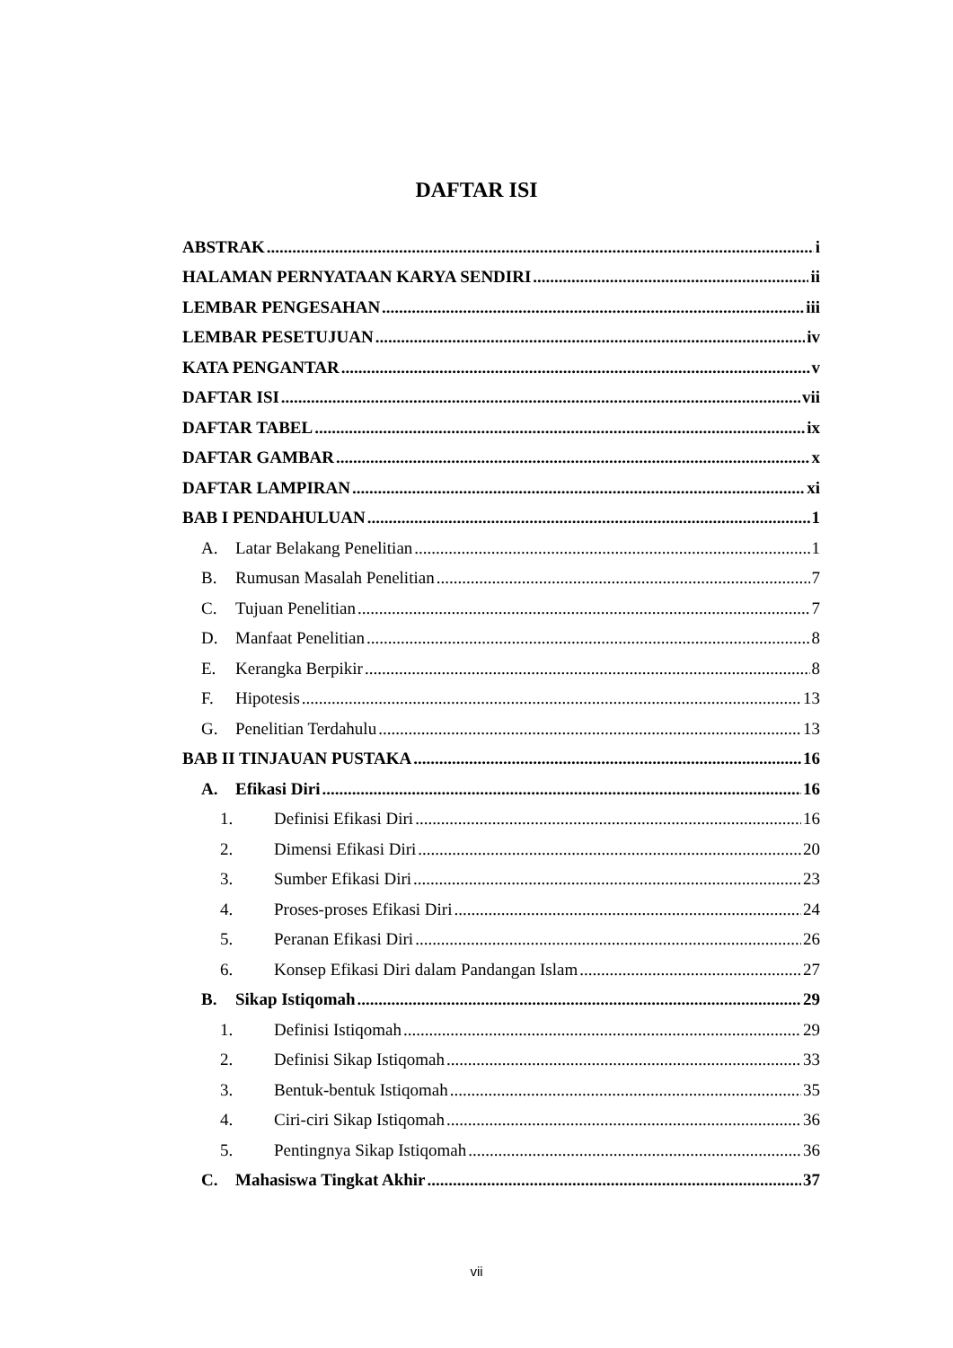DAFTAR ISI
ABSTRAK i
HALAMAN PERNYATAAN KARYA SENDIRI ii
LEMBAR PENGESAHAN iii
LEMBAR PESETUJUAN iv
KATA PENGANTAR v
DAFTAR ISI vii
DAFTAR TABEL ix
DAFTAR GAMBAR x
DAFTAR LAMPIRAN xi
BAB I PENDAHULUAN 1
A. Latar Belakang Penelitian 1
B. Rumusan Masalah Penelitian 7
C. Tujuan Penelitian 7
D. Manfaat Penelitian 8
E. Kerangka Berpikir 8
F. Hipotesis 13
G. Penelitian Terdahulu 13
BAB II TINJAUAN PUSTAKA 16
A. Efikasi Diri 16
1. Definisi Efikasi Diri 16
2. Dimensi Efikasi Diri 20
3. Sumber Efikasi Diri 23
4. Proses-proses Efikasi Diri 24
5. Peranan Efikasi Diri 26
6. Konsep Efikasi Diri dalam Pandangan Islam 27
B. Sikap Istiqomah 29
1. Definisi Istiqomah 29
2. Definisi Sikap Istiqomah 33
3. Bentuk-bentuk Istiqomah 35
4. Ciri-ciri Sikap Istiqomah 36
5. Pentingnya Sikap Istiqomah 36
C. Mahasiswa Tingkat Akhir 37
vii